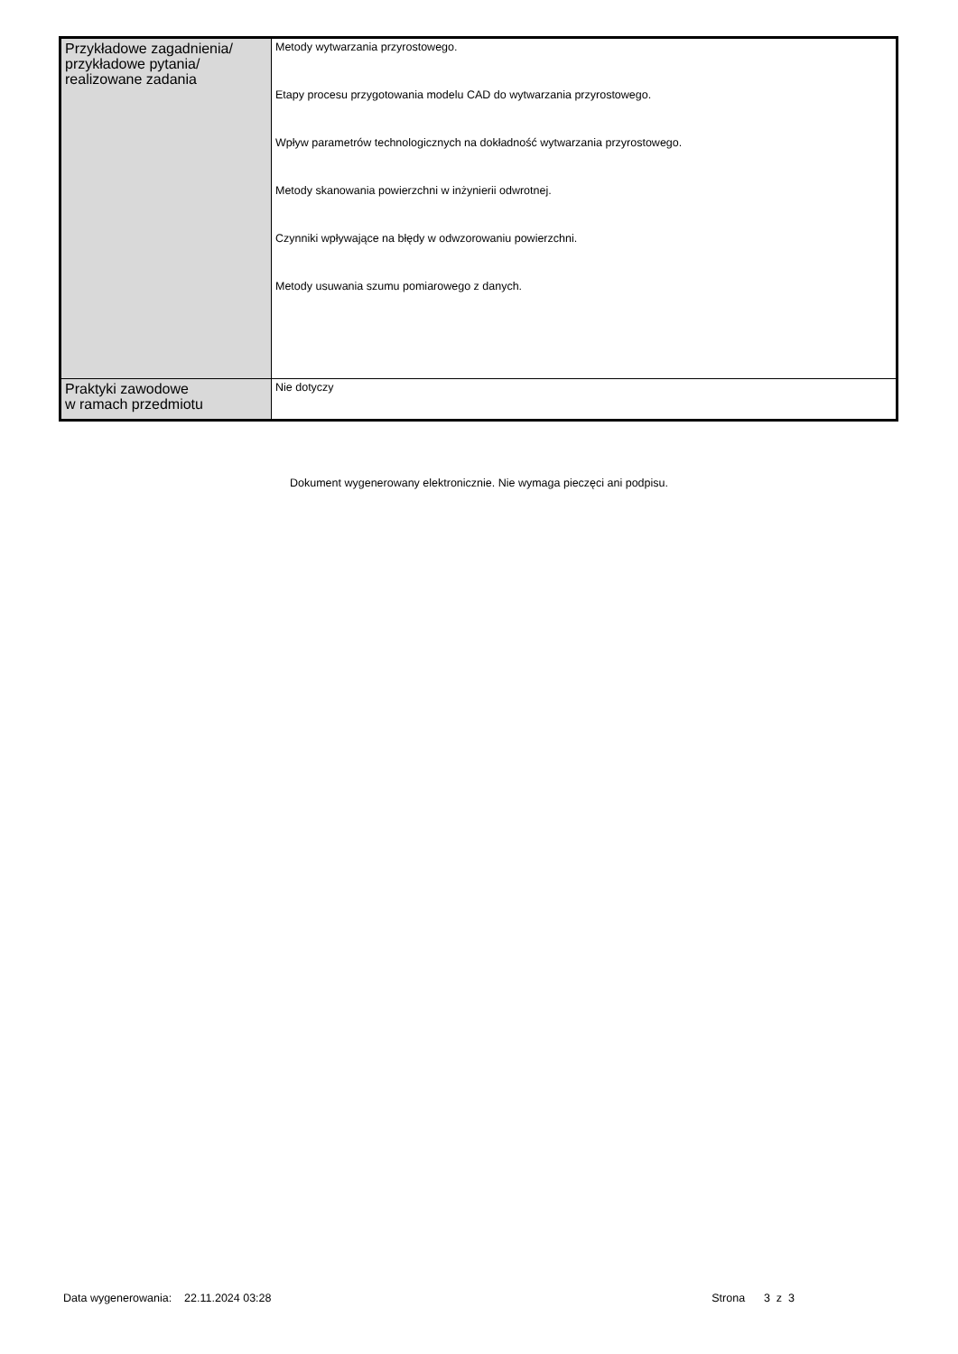| Przykładowe zagadnienia/ przykładowe pytania/ realizowane zadania | Metody wytwarzania przyrostowego. Etapy procesu przygotowania modelu CAD do wytwarzania przyrostowego. Wpływ parametrów technologicznych na dokładność wytwarzania przyrostowego. Metody skanowania powierzchni w inżynierii odwrotnej. Czynniki wpływające na błędy w odwzorowaniu powierzchni. Metody usuwania szumu pomiarowego z danych. |
| Praktyki zawodowe w ramach przedmiotu | Nie dotyczy |
Dokument wygenerowany elektronicznie. Nie wymaga pieczęci ani podpisu.
Data wygenerowania: 22.11.2024 03:28 Strona 3 z 3